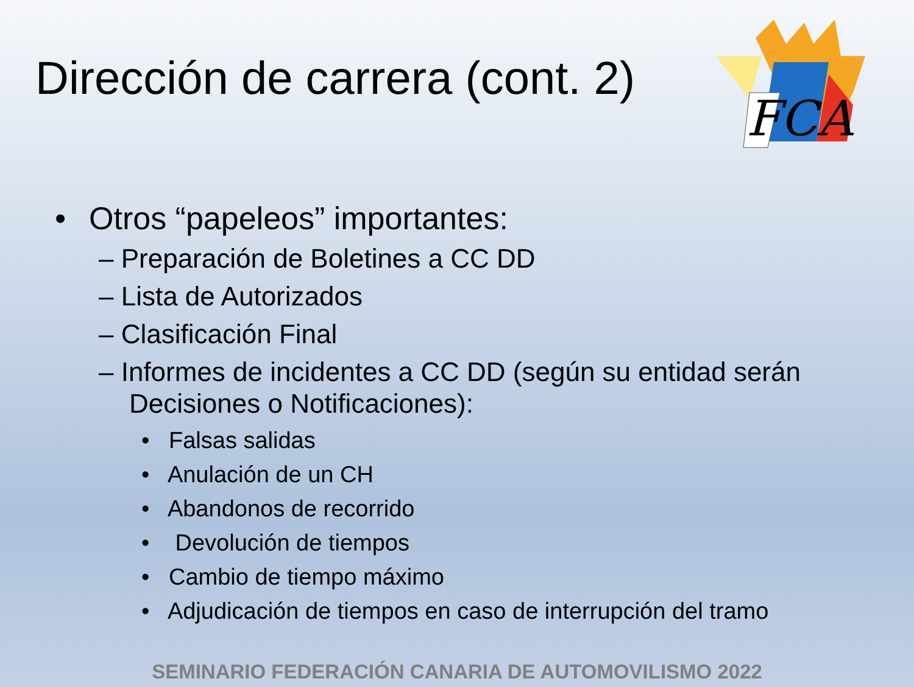Dirección de carrera (cont. 2)
FCA
• Otros “papeleos” importantes:
– Preparación de Boletines a CC DD
– Lista de Autorizados
– Clasificación Final
– Informes de incidentes a CC DD (según su entidad serán Decisiones o Notificaciones):
• Falsas salidas
• Anulación de un CH
• Abandonos de recorrido
• Devolución de tiempos
• Cambio de tiempo máximo
• Adjudicación de tiempos en caso de interrupción del tramo
SEMINARIO FEDERACIÓN CANARIA DE AUTOMOVILISMO 2022